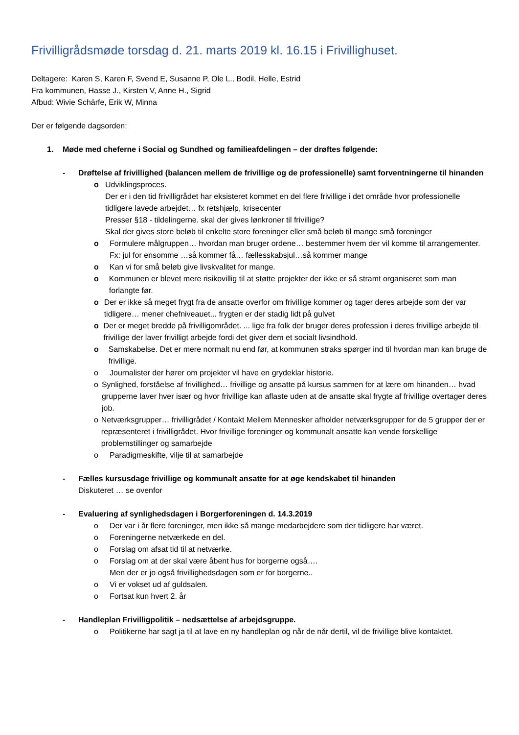Frivilligrådsmøde torsdag d. 21. marts 2019 kl. 16.15 i Frivillighuset.
Deltagere: Karen S, Karen F, Svend E, Susanne P, Ole L., Bodil, Helle, Estrid
Fra kommunen, Hasse J., Kirsten V, Anne H., Sigrid
Afbud: Wivie Schärfe, Erik W, Minna
Der er følgende dagsorden:
1. Møde med cheferne i Social og Sundhed og familieafdelingen – der drøftes følgende:
- Drøftelse af frivillighed (balancen mellem de frivillige og de professionelle) samt forventningerne til hinanden
o Udviklingsproces.
Der er i den tid frivilligrådet har eksisteret kommet en del flere frivillige i det område hvor professionelle tidligere lavede arbejdet… fx retshjælp, krisecenter
Presser §18 - tildelingerne. skal der gives lønkroner til frivillige?
Skal der gives store beløb til enkelte store foreninger eller små beløb til mange små foreninger
o Formulere målgruppen… hvordan man bruger ordene… bestemmer hvem der vil komme til arrangementer.
Fx: jul for ensomme …så kommer få… fællesskabsjul…så kommer mange
o Kan vi for små beløb give livskvalitet for mange.
o Kommunen er blevet mere risikovillig til at støtte projekter der ikke er så stramt organiseret som man forlangte før.
o Der er ikke så meget frygt fra de ansatte overfor om frivillige kommer og tager deres arbejde som der var tidligere… mener chefniveauet... frygten er der stadig lidt på gulvet
o Der er meget bredde på frivilligområdet. ... lige fra folk der bruger deres profession i deres frivillige arbejde til frivillige der laver frivilligt arbejde fordi det giver dem et socialt livsindhold.
o Samskabelse. Det er mere normalt nu end før, at kommunen straks spørger ind til hvordan man kan bruge de frivillige.
o Journalister der hører om projekter vil have en grydeklar historie.
o Synlighed, forståelse af frivillighed… frivillige og ansatte på kursus sammen for at lære om hinanden… hvad grupperne laver hver især og hvor frivillige kan aflaste uden at de ansatte skal frygte af frivillige overtager deres job.
o Netværksgrupper… frivilligrådet / Kontakt Mellem Mennesker afholder netværksgrupper for de 5 grupper der er repræsenteret i frivilligrådet. Hvor frivillige foreninger og kommunalt ansatte kan vende forskellige problemstillinger og samarbejde
o Paradigmeskifte, vilje til at samarbejde
- Fælles kursusdage frivillige og kommunalt ansatte for at øge kendskabet til hinanden
Diskuteret … se ovenfor
- Evaluering af synlighedsdagen i Borgerforeningen d. 14.3.2019
o Der var i år flere foreninger, men ikke så mange medarbejdere som der tidligere har været.
o Foreningerne netværkede en del.
o Forslag om afsat tid til at netværke.
o Forslag om at der skal være åbent hus for borgerne også….
Men der er jo også frivillighedsdagen som er for borgerne..
o Vi er vokset ud af guldsalen.
o Fortsat kun hvert 2. år
- Handleplan Frivilligpolitik – nedsættelse af arbejdsgruppe.
o Politikerne har sagt ja til at lave en ny handleplan og når de når dertil, vil de frivillige blive kontaktet.